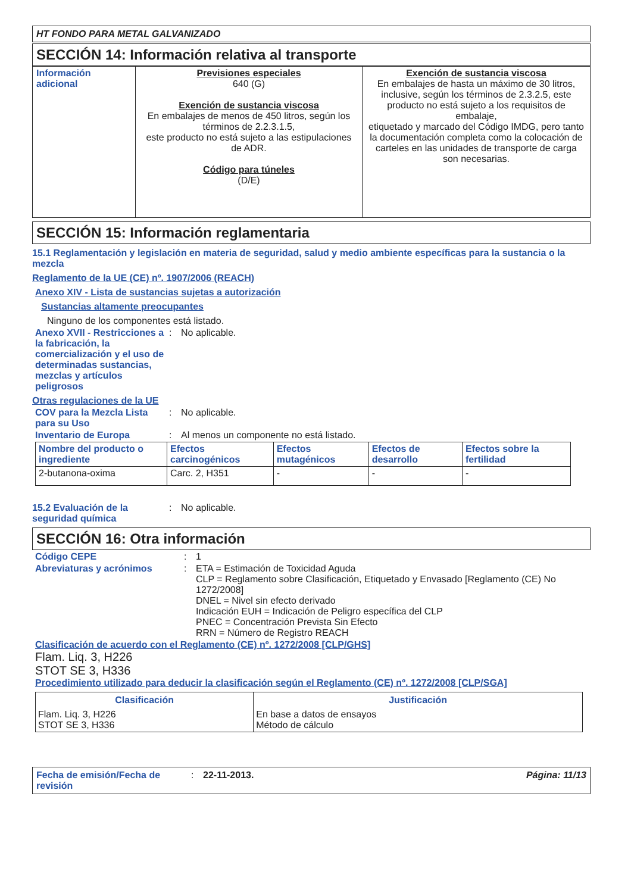HT FONDO PARA METAL GALVANIZADO
SECCIÓN 14: Información relativa al transporte
| Información adicional | Previsiones especiales 640 (G) Exención de sustancia viscosa En embalajes de menos de 450 litros, según los términos de 2.2.3.1.5, este producto no está sujeto a las estipulaciones de ADR. Código para túneles (D/E) | Exención de sustancia viscosa En embalajes de hasta un máximo de 30 litros, inclusive, según los términos de 2.3.2.5, este producto no está sujeto a los requisitos de embalaje, etiquetado y marcado del Código IMDG, pero tanto la documentación completa como la colocación de carteles en las unidades de transporte de carga son necesarias. |
SECCIÓN 15: Información reglamentaria
15.1 Reglamentación y legislación en materia de seguridad, salud y medio ambiente específicas para la sustancia o la mezcla
Reglamento de la UE (CE) nº. 1907/2006 (REACH)
Anexo XIV - Lista de sustancias sujetas a autorización
Sustancias altamente preocupantes
Ninguno de los componentes está listado.
Anexo XVII - Restricciones a la fabricación, la comercialización y el uso de determinadas sustancias, mezclas y artículos peligrosos
: No aplicable.
Otras regulaciones de la UE
COV para la Mezcla Lista para su Uso
: No aplicable.
Inventario de Europa : Al menos un componente no está listado.
| Nombre del producto o ingrediente | Efectos carcinogénicos | Efectos mutagénicos | Efectos de desarrollo | Efectos sobre la fertilidad |
| --- | --- | --- | --- | --- |
| 2-butanona-oxima | Carc. 2, H351 | - | - | - |
15.2 Evaluación de la seguridad química
: No aplicable.
SECCIÓN 16: Otra información
Código CEPE : 1
Abreviaturas y acrónimos : ETA = Estimación de Toxicidad Aguda
CLP = Reglamento sobre Clasificación, Etiquetado y Envasado [Reglamento (CE) No 1272/2008]
DNEL = Nivel sin efecto derivado
Indicación EUH = Indicación de Peligro específica del CLP
PNEC = Concentración Prevista Sin Efecto
RRN = Número de Registro REACH
Clasificación de acuerdo con el Reglamento (CE) nº. 1272/2008 [CLP/GHS]
Flam. Liq. 3, H226
STOT SE 3, H336
Procedimiento utilizado para deducir la clasificación según el Reglamento (CE) nº. 1272/2008 [CLP/SGA]
| Clasificación | Justificación |
| --- | --- |
| Flam. Liq. 3, H226 STOT SE 3, H336 | En base a datos de ensayos Método de cálculo |
Fecha de emisión/Fecha de revisión
: 22-11-2013. Página: 11/13